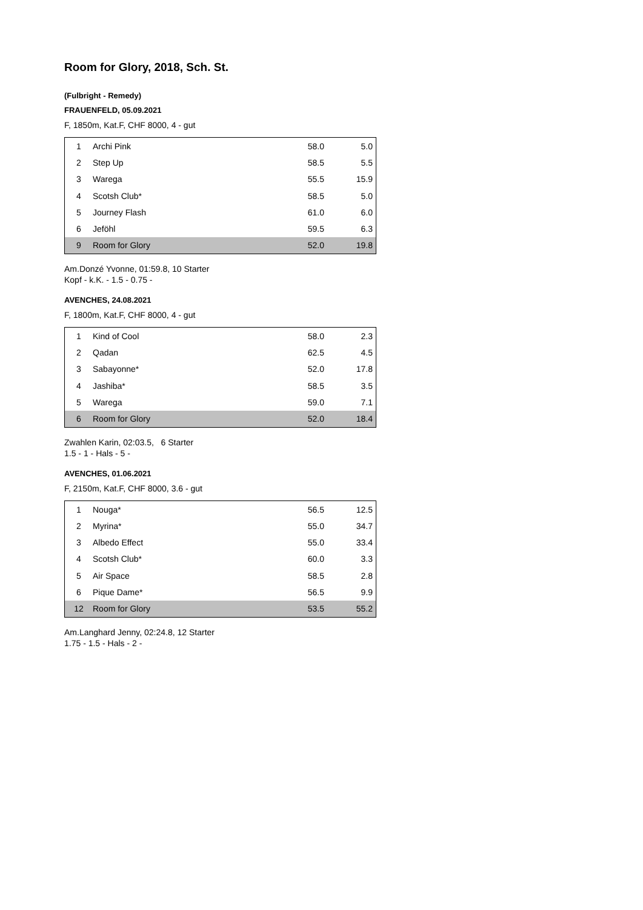Room for Glory, 2018, Sch. St.
(Fulbright - Remedy)
FRAUENFELD, 05.09.2021
F, 1850m, Kat.F, CHF 8000, 4 - gut
| 1 | Archi Pink | 58.0 | 5.0 |
| 2 | Step Up | 58.5 | 5.5 |
| 3 | Warega | 55.5 | 15.9 |
| 4 | Scotsh Club* | 58.5 | 5.0 |
| 5 | Journey Flash | 61.0 | 6.0 |
| 6 | Jeföhl | 59.5 | 6.3 |
| 9 | Room for Glory | 52.0 | 19.8 |
Am.Donzé Yvonne, 01:59.8, 10 Starter
Kopf - k.K. - 1.5 - 0.75 -
AVENCHES, 24.08.2021
F, 1800m, Kat.F, CHF 8000, 4 - gut
| 1 | Kind of Cool | 58.0 | 2.3 |
| 2 | Qadan | 62.5 | 4.5 |
| 3 | Sabayonne* | 52.0 | 17.8 |
| 4 | Jashiba* | 58.5 | 3.5 |
| 5 | Warega | 59.0 | 7.1 |
| 6 | Room for Glory | 52.0 | 18.4 |
Zwahlen Karin, 02:03.5, 6 Starter
1.5 - 1 - Hals - 5 -
AVENCHES, 01.06.2021
F, 2150m, Kat.F, CHF 8000, 3.6 - gut
| 1 | Nouga* | 56.5 | 12.5 |
| 2 | Myrina* | 55.0 | 34.7 |
| 3 | Albedo Effect | 55.0 | 33.4 |
| 4 | Scotsh Club* | 60.0 | 3.3 |
| 5 | Air Space | 58.5 | 2.8 |
| 6 | Pique Dame* | 56.5 | 9.9 |
| 12 | Room for Glory | 53.5 | 55.2 |
Am.Langhard Jenny, 02:24.8, 12 Starter
1.75 - 1.5 - Hals - 2 -